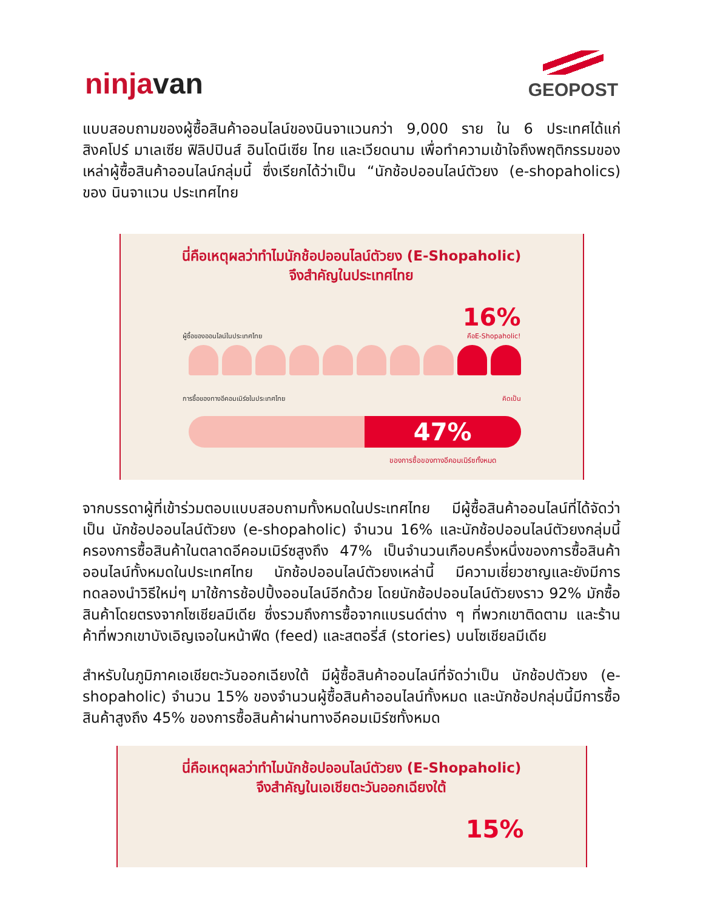ninjavan
GEOPOST
แบบสอบถามของผู้ซื้อสินค้าออนไลน์ของนินจาแวนกว่า 9,000 ราย ใน 6 ประเทศได้แก่ สิงคโปร์ มาเลเซีย ฟิลิปปินส์ อินโดนีเซีย ไทย และเวียดนาม เพื่อทำความเข้าใจถึงพฤติกรรมของเหล่าผู้ซื้อสินค้าออนไลน์กลุ่มนี้ ซึ่งเรียกได้ว่าเป็น “นักช้อปออนไลน์ตัวยง (e-shopaholics) ของ นินจาแวน ประเทศไทย
นี่คือเหตุผลว่าทำไมนักช้อปออนไลน์ตัวยง (E-Shopaholic)
จึงสำคัญในประเทศไทย
ผู้ซื้อของออนไลน์ในประเทศไทย 16%
คือE-Shopaholic!
การซื้อของทางอีคอมเมิร์ซในประเทศไทย คิดเป็น
47%
ของการซื้อของทางอีคอมเมิร์ซทั้งหมด
จากบรรดาผู้ที่เข้าร่วมตอบแบบสอบถามทั้งหมดในประเทศไทย มีผู้ซื้อสินค้าออนไลน์ที่ได้จัดว่าเป็น นักช้อปออนไลน์ตัวยง (e-shopaholic) จำนวน 16% และนักช้อปออนไลน์ตัวยงกลุ่มนี้ ครองการซื้อสินค้าในตลาดอีคอมเมิร์ซสูงถึง 47% เป็นจำนวนเกือบครึ่งหนึ่งของการซื้อสินค้าออนไลน์ทั้งหมดในประเทศไทย นักช้อปออนไลน์ตัวยงเหล่านี้ มีความเชี่ยวชาญและยังมีการทดลองนำวิธีใหม่ๆ มาใช้การช้อปปิ้งออนไลน์อีกด้วย โดยนักช้อปออนไลน์ตัวยงราว 92% มักซื้อสินค้าโดยตรงจากโซเชียลมีเดีย ซึ่งรวมถึงการซื้อจากแบรนด์ต่าง ๆ ที่พวกเขาติดตาม และร้านค้าที่พวกเขาบังเอิญเจอในหน้าฟีด (feed) และสตอรี่ส์ (stories) บนโซเชียลมีเดีย
สำหรับในภูมิภาคเอเชียตะวันออกเฉียงใต้ มีผู้ซื้อสินค้าออนไลน์ที่จัดว่าเป็น นักช้อปตัวยง (e-shopaholic) จำนวน 15% ของจำนวนผู้ซื้อสินค้าออนไลน์ทั้งหมด และนักช้อปกลุ่มนี้มีการซื้อสินค้าสูงถึง 45% ของการซื้อสินค้าผ่านทางอีคอมเมิร์ซทั้งหมด
นี่คือเหตุผลว่าทำไมนักช้อปออนไลน์ตัวยง (E-Shopaholic)
จึงสำคัญในเอเชียตะวันออกเฉียงใต้
15%